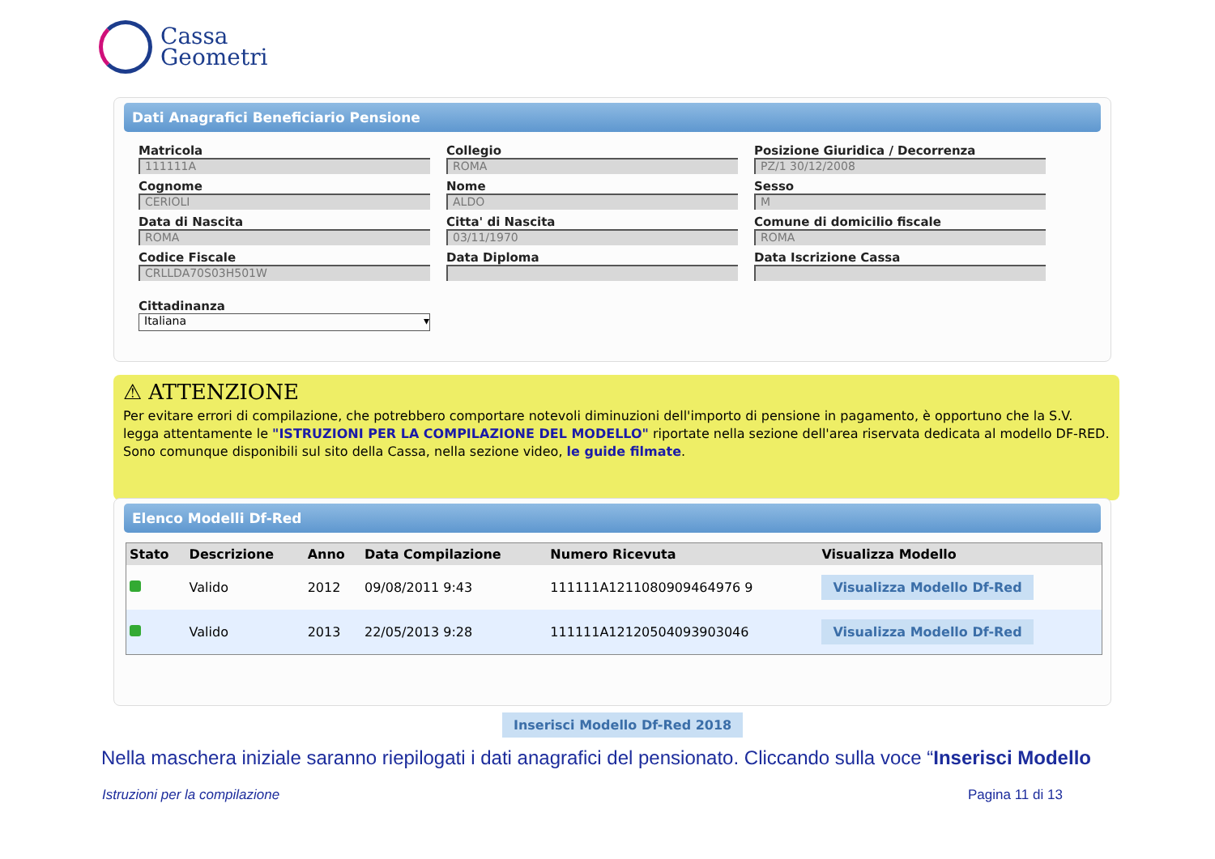Cassa
Geometri
Dati Anagrafici Beneficiario Pensione
Matricola
111111A
Collegio
ROMA
Posizione Giuridica / Decorrenza
PZ/1 30/12/2008
Cognome
CERIOLI
Nome
ALDO
Sesso
M
Data di Nascita
ROMA
Citta' di Nascita
03/11/1970
Comune di domicilio fiscale
ROMA
Codice Fiscale
CRLLDA70S03H501W
Data Diploma
Data Iscrizione Cassa
Cittadinanza
Italiana ▾
⚠ ATTENZIONE
Per evitare errori di compilazione, che potrebbero comportare notevoli diminuzioni dell'importo di pensione in pagamento, è opportuno che la S.V. legga attentamente le "ISTRUZIONI PER LA COMPILAZIONE DEL MODELLO" riportate nella sezione dell'area riservata dedicata al modello DF-RED. Sono comunque disponibili sul sito della Cassa, nella sezione video, le guide filmate.
Elenco Modelli Df-Red
| Stato | Descrizione | Anno | Data Compilazione | Numero Ricevuta | Visualizza Modello |
| --- | --- | --- | --- | --- | --- |
| | Valido | 2012 | 09/08/2011 9:43 | 111111A1211080909464976 9 | Visualizza Modello Df-Red |
| | Valido | 2013 | 22/05/2013 9:28 | 111111A12120504093903046 | Visualizza Modello Df-Red |
Inserisci Modello Df-Red 2018
Nella maschera iniziale saranno riepilogati i dati anagrafici del pensionato. Cliccando sulla voce “Inserisci Modello
Istruzioni per la compilazione Pagina 11 di 13